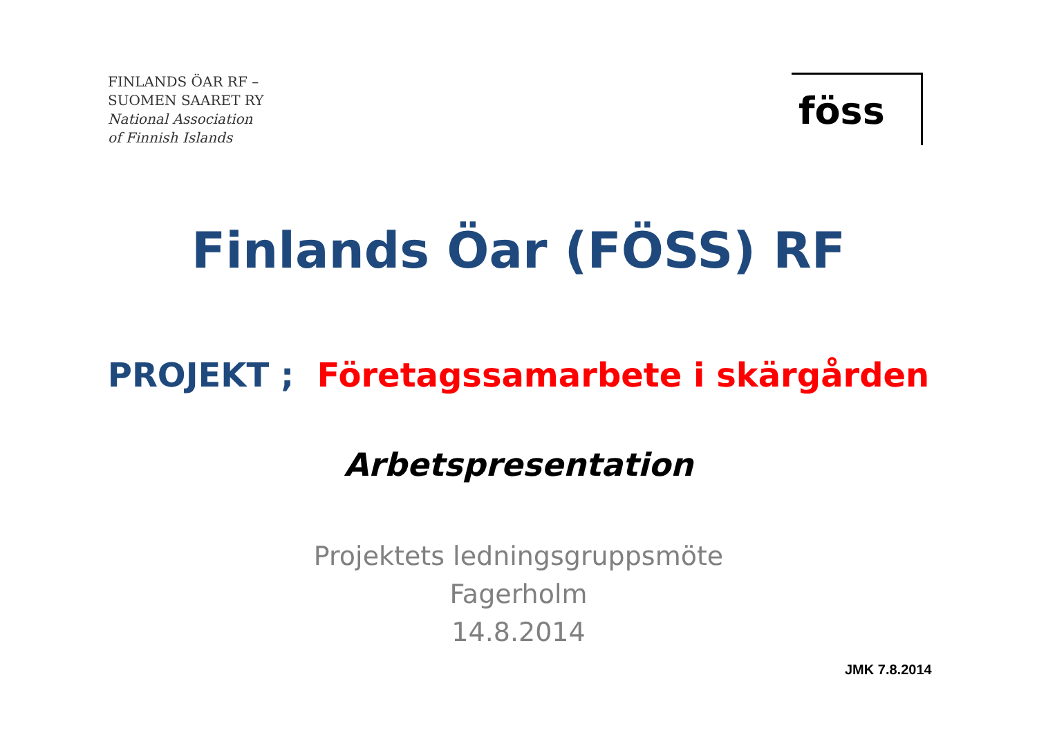FINLANDS ÖAR RF –
SUOMEN SAARET RY
National Association
of Finnish Islands
föss
Finlands Öar (FÖSS) RF
PROJEKT ; Företagssamarbete i skärgården
Arbetspresentation
Projektets ledningsgruppsmöte
Fagerholm
14.8.2014
JMK 7.8.2014